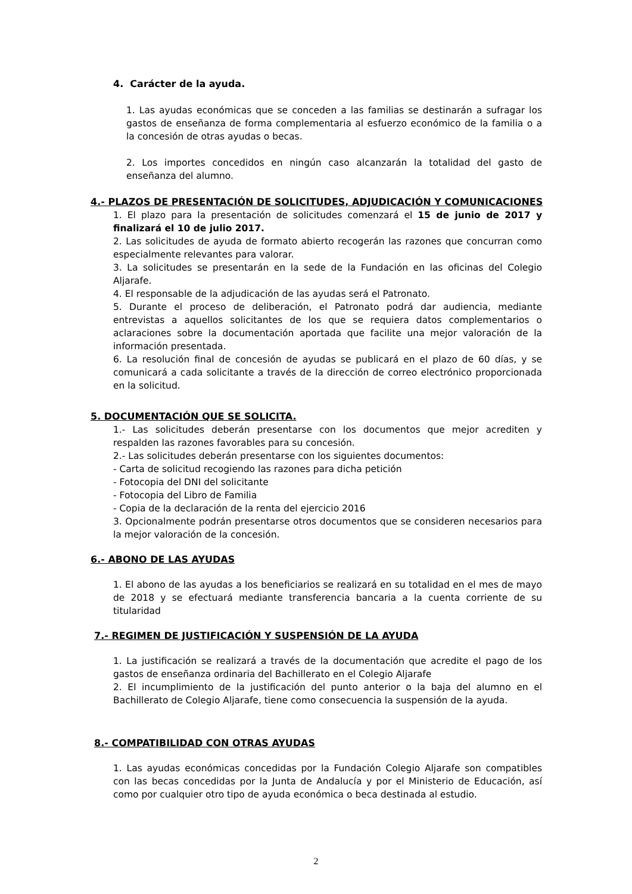4. Carácter de la ayuda.
1. Las ayudas económicas que se conceden a las familias se destinarán a sufragar los gastos de enseñanza de forma complementaria al esfuerzo económico de la familia o a la concesión de otras ayudas o becas.
2. Los importes concedidos en ningún caso alcanzarán la totalidad del gasto de enseñanza del alumno.
4.- PLAZOS DE PRESENTACIÓN DE SOLICITUDES, ADJUDICACIÓN Y COMUNICACIONES
1. El plazo para la presentación de solicitudes comenzará el 15 de junio de 2017 y finalizará el 10 de julio 2017.
2. Las solicitudes de ayuda de formato abierto recogerán las razones que concurran como especialmente relevantes para valorar.
3. La solicitudes se presentarán en la sede de la Fundación en las oficinas del Colegio Aljarafe.
4. El responsable de la adjudicación de las ayudas será el Patronato.
5. Durante el proceso de deliberación, el Patronato podrá dar audiencia, mediante entrevistas a aquellos solicitantes de los que se requiera datos complementarios o aclaraciones sobre la documentación aportada que facilite una mejor valoración de la información presentada.
6. La resolución final de concesión de ayudas se publicará en el plazo de 60 días, y se comunicará a cada solicitante a través de la dirección de correo electrónico proporcionada en la solicitud.
5. DOCUMENTACIÓN QUE SE SOLICITA.
1.- Las solicitudes deberán presentarse con los documentos que mejor acrediten y respalden las razones favorables para su concesión.
2.- Las solicitudes deberán presentarse con los siguientes documentos:
- Carta de solicitud recogiendo las razones para dicha petición
- Fotocopia del DNI del solicitante
- Fotocopia del Libro de Familia
- Copia de la declaración de la renta del ejercicio 2016
3. Opcionalmente podrán presentarse otros documentos que se consideren necesarios para la mejor valoración de la concesión.
6.- ABONO DE LAS AYUDAS
1. El abono de las ayudas a los beneficiarios se realizará en su totalidad en el mes de mayo de 2018 y se efectuará mediante transferencia bancaria a la cuenta corriente de su titularidad
7.- REGIMEN DE JUSTIFICACIÓN Y SUSPENSIÓN DE LA AYUDA
1. La justificación se realizará a través de la documentación que acredite el pago de los gastos de enseñanza ordinaria del Bachillerato en el Colegio Aljarafe
2. El incumplimiento de la justificación del punto anterior o la baja del alumno en el Bachillerato de Colegio Aljarafe, tiene como consecuencia la suspensión de la ayuda.
8.- COMPATIBILIDAD CON OTRAS AYUDAS
1. Las ayudas económicas concedidas por la Fundación Colegio Aljarafe son compatibles con las becas concedidas por la Junta de Andalucía y por el Ministerio de Educación, así como por cualquier otro tipo de ayuda económica o beca destinada al estudio.
2